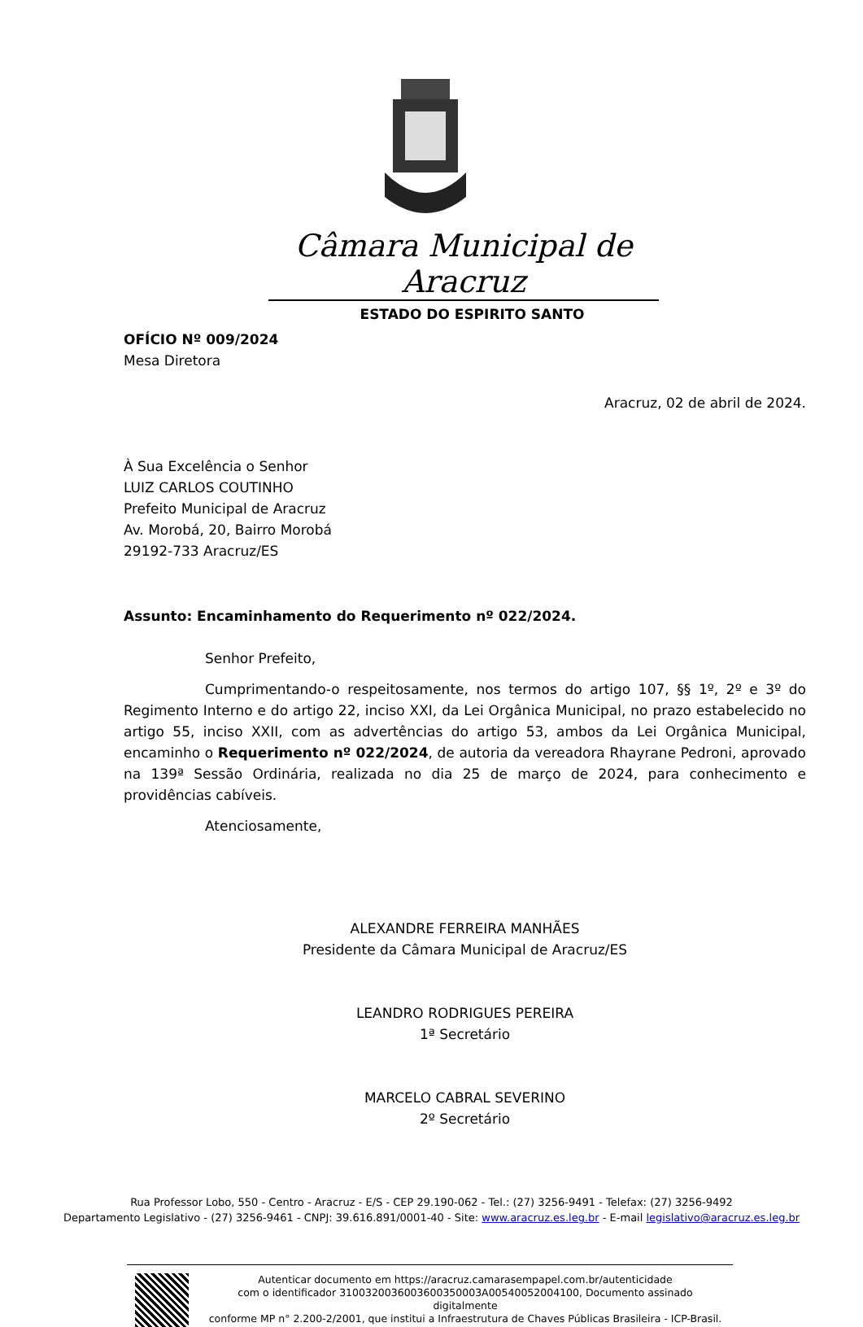Câmara Municipal de Aracruz
ESTADO DO ESPIRITO SANTO
OFÍCIO Nº 009/2024
Mesa Diretora
Aracruz, 02 de abril de 2024.
À Sua Excelência o Senhor
LUIZ CARLOS COUTINHO
Prefeito Municipal de Aracruz
Av. Morobá, 20, Bairro Morobá
29192-733 Aracruz/ES
Assunto: Encaminhamento do Requerimento nº 022/2024.
Senhor Prefeito,
Cumprimentando-o respeitosamente, nos termos do artigo 107, §§ 1º, 2º e 3º do Regimento Interno e do artigo 22, inciso XXI, da Lei Orgânica Municipal, no prazo estabelecido no artigo 55, inciso XXII, com as advertências do artigo 53, ambos da Lei Orgânica Municipal, encaminho o Requerimento nº 022/2024, de autoria da vereadora Rhayrane Pedroni, aprovado na 139ª Sessão Ordinária, realizada no dia 25 de março de 2024, para conhecimento e providências cabíveis.
Atenciosamente,
ALEXANDRE FERREIRA MANHÃES
Presidente da Câmara Municipal de Aracruz/ES
LEANDRO RODRIGUES PEREIRA
1ª Secretário
MARCELO CABRAL SEVERINO
2º Secretário
Rua Professor Lobo, 550 - Centro - Aracruz - E/S - CEP 29.190-062 - Tel.: (27) 3256-9491 - Telefax: (27) 3256-9492
Departamento Legislativo - (27) 3256-9461 - CNPJ: 39.616.891/0001-40 - Site: www.aracruz.es.leg.br - E-mail legislativo@aracruz.es.leg.br
Autenticar documento em https://aracruz.camarasempapel.com.br/autenticidade
com o identificador 3100320036003600350003A00540052004100, Documento assinado digitalmente
conforme MP n° 2.200-2/2001, que institui a Infraestrutura de Chaves Públicas Brasileira - ICP-Brasil.